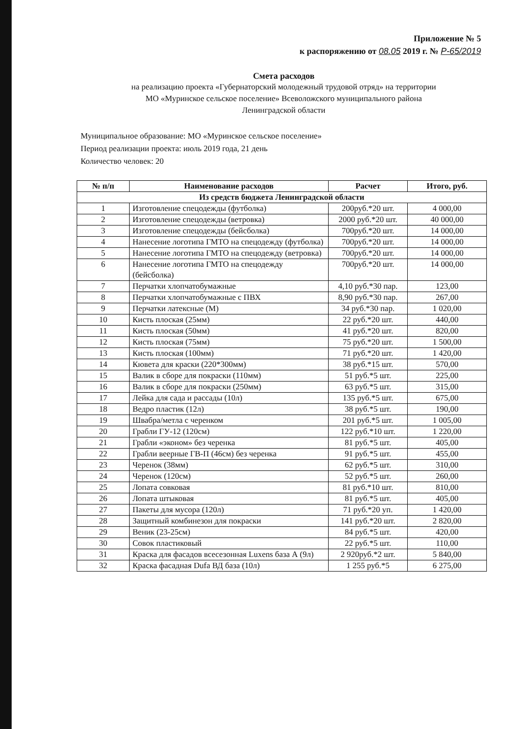Приложение № 5
к распоряжению от 08.05 2019 г. № Р-65/2019
Смета расходов
на реализацию проекта «Губернаторский молодежный трудовой отряд» на территории
МО «Муринское сельское поселение» Всеволожского муниципального района
Ленинградской области
Муниципальное образование: МО «Муринское сельское поселение»
Период реализации проекта: июль 2019 года, 21 день
Количество человек: 20
| № п/п | Наименование расходов | Расчет | Итого, руб. |
| --- | --- | --- | --- |
| Из средств бюджета Ленинградской области | | | |
| 1 | Изготовление спецодежды (футболка) | 200руб.*20 шт. | 4 000,00 |
| 2 | Изготовление спецодежды (ветровка) | 2000 руб.*20 шт. | 40 000,00 |
| 3 | Изготовление спецодежды (бейсболка) | 700руб.*20 шт. | 14 000,00 |
| 4 | Нанесение логотипа ГМТО на спецодежду (футболка) | 700руб.*20 шт. | 14 000,00 |
| 5 | Нанесение логотипа ГМТО на спецодежду (ветровка) | 700руб.*20 шт. | 14 000,00 |
| 6 | Нанесение логотипа ГМТО на спецодежду (бейсболка) | 700руб.*20 шт. | 14 000,00 |
| 7 | Перчатки хлопчатобумажные | 4,10 руб.*30 пар. | 123,00 |
| 8 | Перчатки хлопчатобумажные с ПВХ | 8,90 руб.*30 пар. | 267,00 |
| 9 | Перчатки латексные (М) | 34 руб.*30 пар. | 1 020,00 |
| 10 | Кисть плоская (25мм) | 22 руб.*20 шт. | 440,00 |
| 11 | Кисть плоская (50мм) | 41 руб.*20 шт. | 820,00 |
| 12 | Кисть плоская (75мм) | 75 руб.*20 шт. | 1 500,00 |
| 13 | Кисть плоская (100мм) | 71 руб.*20 шт. | 1 420,00 |
| 14 | Кювета для краски (220*300мм) | 38 руб.*15 шт. | 570,00 |
| 15 | Валик в сборе для покраски (110мм) | 51 руб.*5 шт. | 225,00 |
| 16 | Валик в сборе для покраски (250мм) | 63 руб.*5 шт. | 315,00 |
| 17 | Лейка для сада и рассады (10л) | 135 руб.*5 шт. | 675,00 |
| 18 | Ведро пластик (12л) | 38 руб.*5 шт. | 190,00 |
| 19 | Швабра/метла с черенком | 201 руб.*5 шт. | 1 005,00 |
| 20 | Грабли ГУ-12 (120см) | 122 руб.*10 шт. | 1 220,00 |
| 21 | Грабли «эконом» без черенка | 81 руб.*5 шт. | 405,00 |
| 22 | Грабли веерные ГВ-П (46см) без черенка | 91 руб.*5 шт. | 455,00 |
| 23 | Черенок (38мм) | 62 руб.*5 шт. | 310,00 |
| 24 | Черенок (120см) | 52 руб.*5 шт. | 260,00 |
| 25 | Лопата совковая | 81 руб.*10 шт. | 810,00 |
| 26 | Лопата штыковая | 81 руб.*5 шт. | 405,00 |
| 27 | Пакеты для мусора (120л) | 71 руб.*20 уп. | 1 420,00 |
| 28 | Защитный комбинезон для покраски | 141 руб.*20 шт. | 2 820,00 |
| 29 | Веник (23-25см) | 84 руб.*5 шт. | 420,00 |
| 30 | Совок пластиковый | 22 руб.*5 шт. | 110,00 |
| 31 | Краска для фасадов всесезонная Luxens база А (9л) | 2 920руб.*2 шт. | 5 840,00 |
| 32 | Краска фасадная Dufa ВД база (10л) | 1 255 руб.*5 | 6 275,00 |